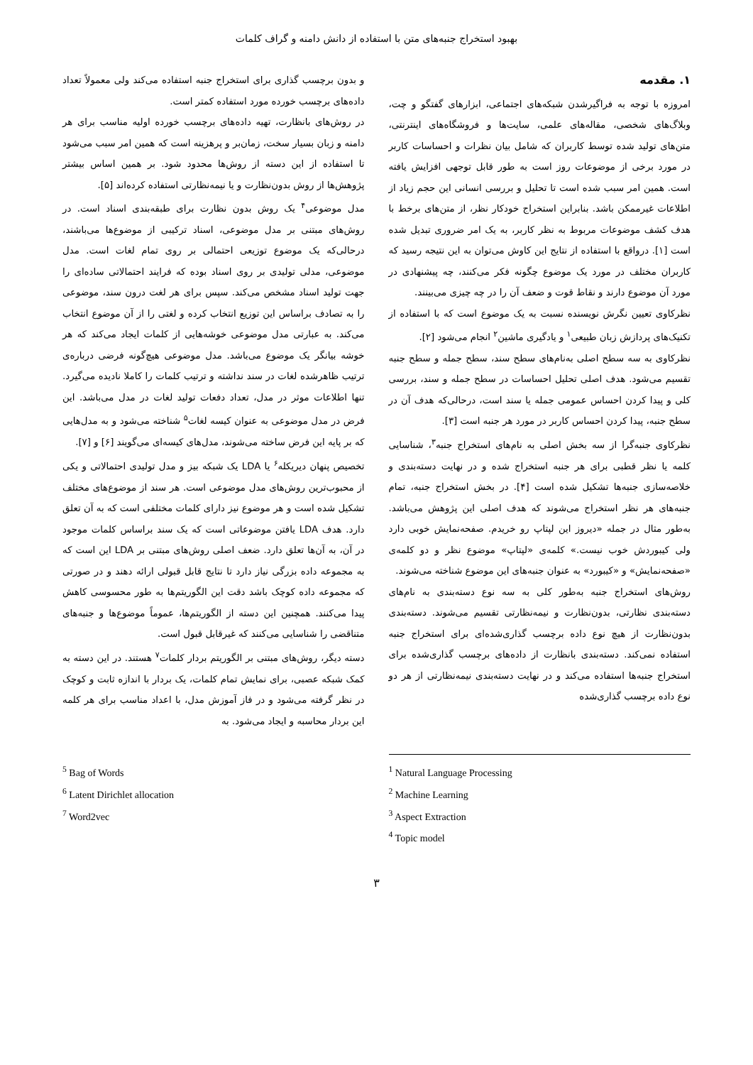بهبود استخراج جنبه‌های متن با استفاده از دانش دامنه و گراف کلمات
۱. مقدمه
امروزه با توجه به فراگیرشدن شبکه‌های اجتماعی، ابزارهای گفتگو و چت، وبلاگ‌های شخصی، مقاله‌های علمی، سایت‌ها و فروشگاه‌های اینترنتی، متن‌های تولید شده توسط کاربران که شامل بیان نظرات و احساسات کاربر در مورد برخی از موضوعات روز است به طور قابل توجهی افزایش یافته است. همین امر سبب شده است تا تحلیل و بررسی انسانی این حجم زیاد از اطلاعات غیرممکن باشد. بنابراین استخراج خودکار نظر، از متن‌های برخط با هدف کشف موضوعات مربوط به نظر کاربر، به یک امر ضروری تبدیل شده است [۱]. درواقع با استفاده از نتایج این کاوش می‌توان به این نتیجه رسید که کاربران مختلف در مورد یک موضوع چگونه فکر می‌کنند، چه پیشنهادی در مورد آن موضوع دارند و نقاط قوت و ضعف آن را در چه چیزی می‌بینند.
نظرکاوی تعیین نگرش نویسنده نسبت به یک موضوع است که با استفاده از تکنیک‌های پردازش زبان طبیعی<sup>۱</sup> و یادگیری ماشین<sup>۲</sup> انجام می‌شود [۲].
نظرکاوی به سه سطح اصلی به‌نام‌های سطح سند، سطح جمله و سطح جنبه تقسیم می‌شود. هدف اصلی تحلیل احساسات در سطح جمله و سند، بررسی کلی و پیدا کردن احساس عمومی جمله یا سند است، درحالی‌که هدف آن در سطح جنبه، پیدا کردن احساس کاربر در مورد هر جنبه است [۳].
نظرکاوی جنبه‌گرا از سه بخش اصلی به نام‌های استخراج جنبه<sup>۳</sup>، شناسایی کلمه یا نظر قطبی برای هر جنبه استخراج شده و در نهایت دسته‌بندی و خلاصه‌سازی جنبه‌ها تشکیل شده است [۴]. در بخش استخراج جنبه، تمام جنبه‌های هر نظر استخراج می‌شوند که هدف اصلی این پژوهش می‌باشد. به‌طور مثال در جمله «دیروز این لپتاپ رو خریدم. صفحه‌نمایش خوبی دارد ولی کیبوردش خوب نیست.» کلمه‌ی «لپتاپ» موضوع نظر و دو کلمه‌ی «صفحه‌نمایش» و «کیبورد» به عنوان جنبه‌های این موضوع شناخته می‌شوند.
روش‌های استخراج جنبه به‌طور کلی به سه نوع دسته‌بندی به نام‌های دسته‌بندی نظارتی، بدون‌نظارت و نیمه‌نظارتی تقسیم می‌شوند. دسته‌بندی بدون‌نظارت از هیچ نوع داده برچسب گذاری‌شده‌ای برای استخراج جنبه استفاده نمی‌کند. دسته‌بندی بانظارت از داده‌های برچسب گذاری‌شده برای استخراج جنبه‌ها استفاده می‌کند و در نهایت دسته‌بندی نیمه‌نظارتی از هر دو نوع داده برچسب گذاری‌شده
و بدون برچسب گذاری برای استخراج جنبه استفاده می‌کند ولی معمولاً تعداد داده‌های برچسب خورده مورد استفاده کمتر است.
در روش‌های بانظارت، تهیه داده‌های برچسب خورده اولیه مناسب برای هر دامنه و زبان بسیار سخت، زمان‌بر و پرهزینه است که همین امر سبب می‌شود تا استفاده از این دسته از روش‌ها محدود شود. بر همین اساس بیشتر پژوهش‌ها از روش بدون‌نظارت و یا نیمه‌نظارتی استفاده کرده‌اند [۵].
مدل موضوعی<sup>۴</sup> یک روش بدون نظارت برای طبقه‌بندی اسناد است. در روش‌های مبتنی بر مدل موضوعی، اسناد ترکیبی از موضوع‌ها می‌باشند، درحالی‌که یک موضوع توزیعی احتمالی بر روی تمام لغات است. مدل موضوعی، مدلی تولیدی بر روی اسناد بوده که فرایند احتمالاتی ساده‌ای را جهت تولید اسناد مشخص می‌کند. سپس برای هر لغت درون سند، موضوعی را به تصادف براساس این توزیع انتخاب کرده و لغتی را از آن موضوع انتخاب می‌کند. به عبارتی مدل موضوعی خوشه‌هایی از کلمات ایجاد می‌کند که هر خوشه بیانگر یک موضوع می‌باشد. مدل موضوعی هیچ‌گونه فرضی درباره‌ی ترتیب ظاهرشده لغات در سند نداشته و ترتیب کلمات را کاملا نادیده می‌گیرد. تنها اطلاعات موثر در مدل، تعداد دفعات تولید لغات در مدل می‌باشد. این فرض در مدل موضوعی به عنوان کیسه لغات<sup>۵</sup> شناخته می‌شود و به مدل‌هایی که بر پایه این فرض ساخته می‌شوند، مدل‌های کیسه‌ای می‌گویند [۶] و [۷].
تخصیص پنهان دیریکله<sup>۶</sup> یا LDA یک شبکه بیز و مدل تولیدی احتمالاتی و یکی از محبوب‌ترین روش‌های مدل موضوعی است. هر سند از موضوع‌های مختلف تشکیل شده است و هر موضوع نیز دارای کلمات مختلفی است که به آن تعلق دارد. هدف LDA یافتن موضوعاتی است که یک سند براساس کلمات موجود در آن، به آن‌ها تعلق دارد. ضعف اصلی روش‌های مبتنی بر LDA این است که به مجموعه داده بزرگی نیاز دارد تا نتایج قابل قبولی ارائه دهند و در صورتی که مجموعه داده کوچک باشد دقت این الگوریتم‌ها به طور محسوسی کاهش پیدا می‌کنند. همچنین این دسته از الگوریتم‌ها، عموماً موضوع‌ها و جنبه‌های متناقضی را شناسایی می‌کنند که غیرقابل قبول است.
دسته دیگر، روش‌های مبتنی بر الگوریتم بردار کلمات<sup>۷</sup> هستند. در این دسته به کمک شبکه عصبی، برای نمایش تمام کلمات، یک بردار با اندازه ثابت و کوچک در نظر گرفته می‌شود و در فاز آموزش مدل، با اعداد مناسب برای هر کلمه این بردار محاسبه و ایجاد می‌شود. به
<sup>1</sup> Natural Language Processing
<sup>2</sup> Machine Learning
<sup>3</sup> Aspect Extraction
<sup>4</sup> Topic model
<sup>5</sup> Bag of Words
<sup>6</sup> Latent Dirichlet allocation
<sup>7</sup> Word2vec
۳